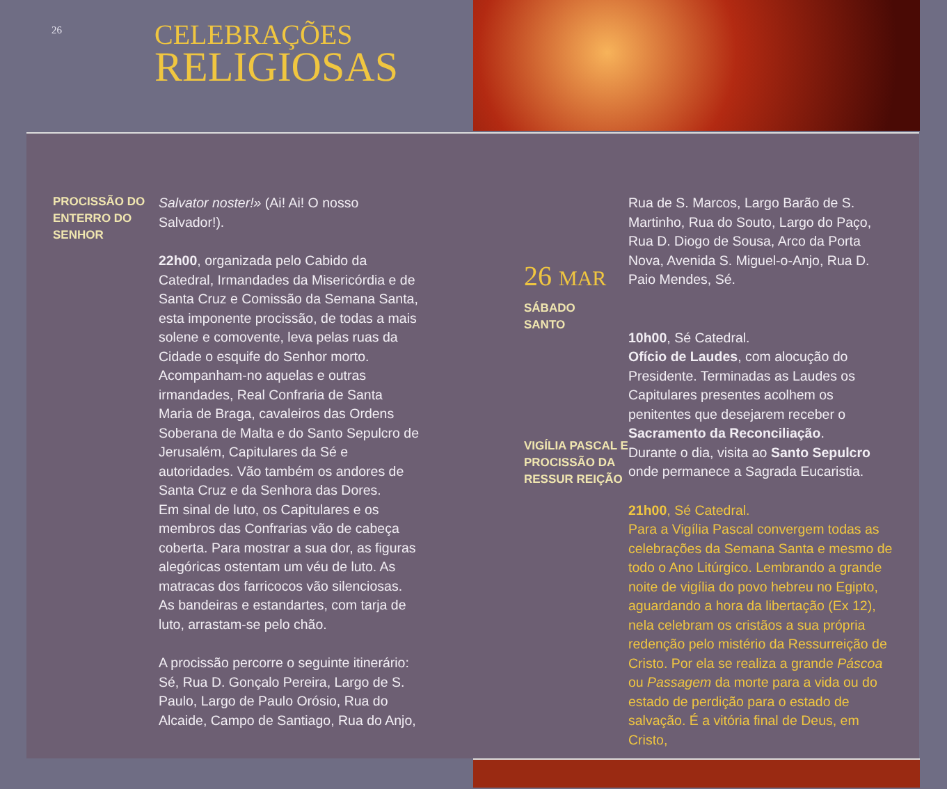26
CELEBRAÇÕES
RELIGIOSAS
PROCISSÃO DO ENTERRO DO SENHOR
Salvator noster!» (Ai! Ai! O nosso Salvador!).
22h00, organizada pelo Cabido da Catedral, Irmandades da Misericórdia e de Santa Cruz e Comissão da Semana Santa, esta imponente procissão, de todas a mais solene e comovente, leva pelas ruas da Cidade o esquife do Senhor morto. Acompanham-no aquelas e outras irmandades, Real Confraria de Santa Maria de Braga, cavaleiros das Ordens Soberana de Malta e do Santo Sepulcro de Jerusalém, Capitulares da Sé e autoridades. Vão também os andores de Santa Cruz e da Senhora das Dores.
Em sinal de luto, os Capitulares e os membros das Confrarias vão de cabeça coberta. Para mostrar a sua dor, as figuras alegóricas ostentam um véu de luto. As matracas dos farricocos vão silenciosas. As bandeiras e estandartes, com tarja de luto, arrastam-se pelo chão.
A procissão percorre o seguinte itinerário: Sé, Rua D. Gonçalo Pereira, Largo de S. Paulo, Largo de Paulo Orósio, Rua do Alcaide, Campo de Santiago, Rua do Anjo,
26 MAR
SÁBADO
SANTO
VIGÍLIA PASCAL E PROCISSÃO DA RESSUR REIÇÃO
Rua de S. Marcos, Largo Barão de S. Martinho, Rua do Souto, Largo do Paço, Rua D. Diogo de Sousa, Arco da Porta Nova, Avenida S. Miguel-o-Anjo, Rua D. Paio Mendes, Sé.
10h00, Sé Catedral.
Ofício de Laudes, com alocução do Presidente. Terminadas as Laudes os Capitulares presentes acolhem os penitentes que desejarem receber o Sacramento da Reconciliação.
Durante o dia, visita ao Santo Sepulcro onde permanece a Sagrada Eucaristia.
21h00, Sé Catedral.
Para a Vigília Pascal convergem todas as celebrações da Semana Santa e mesmo de todo o Ano Litúrgico. Lembrando a grande noite de vigília do povo hebreu no Egipto, aguardando a hora da libertação (Ex 12), nela celebram os cristãos a sua própria redenção pelo mistério da Ressurreição de Cristo. Por ela se realiza a grande Páscoa ou Passagem da morte para a vida ou do estado de perdição para o estado de salvação. É a vitória final de Deus, em Cristo,